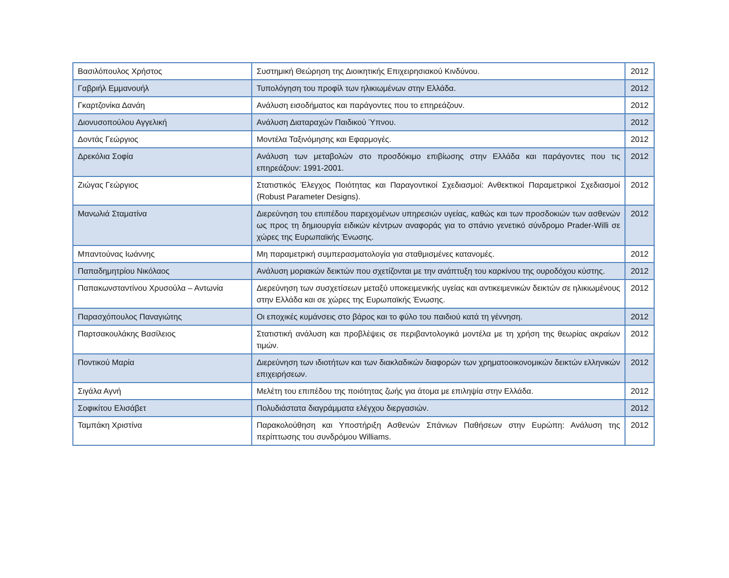| Βασιλόπουλος Χρήστος | Συστημική Θεώρηση της Διοικητικής Επιχειρησιακού Κινδύνου. | 2012 |
| Γαβριήλ Εμμανουήλ | Τυπολόγηση του προφίλ των ηλικιωμένων στην Ελλάδα. | 2012 |
| Γκαρτζονίκα Δανάη | Ανάλυση εισοδήματος και παράγοντες που το επηρεάζουν. | 2012 |
| Διονυσοπούλου Αγγελική | Ανάλυση Διαταραχών Παιδικού Ύπνου. | 2012 |
| Δοντάς Γεώργιος | Μοντέλα Ταξινόμησης και Εφαρμογές. | 2012 |
| Δρεκόλια Σοφία | Ανάλυση των μεταβολών στο προσδόκιμο επιβίωσης στην Ελλάδα και παράγοντες που τις επηρεάζουν: 1991-2001. | 2012 |
| Ζιώγας Γεώργιος | Στατιστικός Έλεγχος Ποιότητας και Παραγοντικοί Σχεδιασμοί: Ανθεκτικοί Παραμετρικοί Σχεδιασμοί (Robust Parameter Designs). | 2012 |
| Μανωλιά Σταματίνα | Διερεύνηση του επιπέδου παρεχομένων υπηρεσιών υγείας, καθώς και των προσδοκιών των ασθενών ως προς τη δημιουργία ειδικών κέντρων αναφοράς για το σπάνιο γενετικό σύνδρομο Prader-Willi σε χώρες της Ευρωπαϊκής Ένωσης. | 2012 |
| Μπαντούνας Ιωάννης | Μη παραμετρική συμπερασματολογία για σταθμισμένες κατανομές. | 2012 |
| Παπαδημητρίου Νικόλαος | Ανάλυση μοριακών δεικτών που σχετίζονται με την ανάπτυξη του καρκίνου της ουροδόχου κύστης. | 2012 |
| Παπακωνσταντίνου Χρυσούλα – Αντωνία | Διερεύνηση των συσχετίσεων μεταξύ υποκειμενικής υγείας και αντικειμενικών δεικτών σε ηλικιωμένους στην Ελλάδα και σε χώρες της Ευρωπαϊκής Ένωσης. | 2012 |
| Παρασχόπουλος Παναγιώτης | Οι εποχικές κυμάνσεις στο βάρος και το φύλο του παιδιού κατά τη γέννηση. | 2012 |
| Παρτσακουλάκης Βασίλειος | Στατιστική ανάλυση και προβλέψεις σε περιβαντολογικά μοντέλα με τη χρήση της θεωρίας ακραίων τιμών. | 2012 |
| Ποντικού Μαρία | Διερεύνηση των ιδιοτήτων και των διακλαδικών διαφορών των χρηματοοικονομικών δεικτών ελληνικών επιχειρήσεων. | 2012 |
| Σιγάλα Αγνή | Μελέτη του επιπέδου της ποιότητας ζωής για άτομα με επιληψία στην Ελλάδα. | 2012 |
| Σοφικίτου Ελισάβετ | Πολυδιάστατα διαγράμματα ελέγχου διεργασιών. | 2012 |
| Ταμπάκη Χριστίνα | Παρακολούθηση και Υποστήριξη Ασθενών Σπάνιων Παθήσεων στην Ευρώπη: Ανάλυση της περίπτωσης του συνδρόμου Williams. | 2012 |